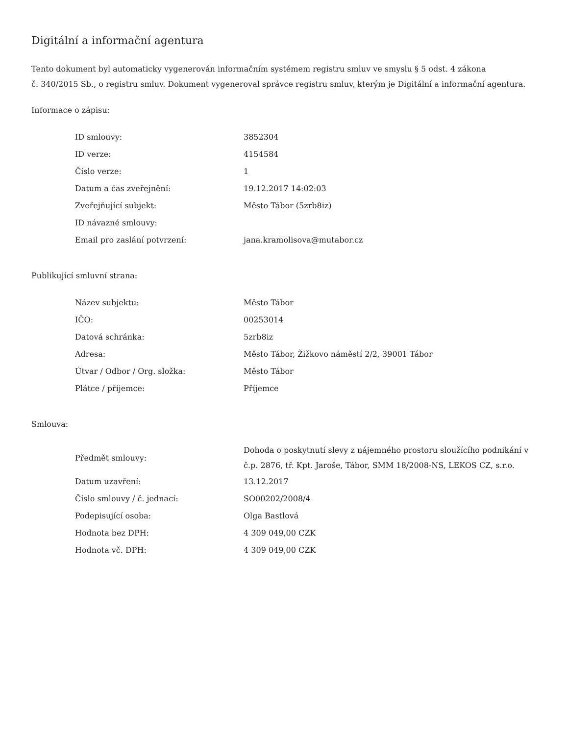Digitální a informační agentura
Tento dokument byl automaticky vygenerován informačním systémem registru smluv ve smyslu § 5 odst. 4 zákona
č. 340/2015 Sb., o registru smluv. Dokument vygeneroval správce registru smluv, kterým je Digitální a informační agentura.
Informace o zápisu:
| ID smlouvy: | 3852304 |
| ID verze: | 4154584 |
| Číslo verze: | 1 |
| Datum a čas zveřejnění: | 19.12.2017 14:02:03 |
| Zveřejňující subjekt: | Město Tábor (5zrb8iz) |
| ID návazné smlouvy: | |
| Email pro zaslání potvrzení: | jana.kramolisova@mutabor.cz |
Publikující smluvní strana:
| Název subjektu: | Město Tábor |
| IČO: | 00253014 |
| Datová schránka: | 5zrb8iz |
| Adresa: | Město Tábor, Žižkovo náměstí 2/2, 39001 Tábor |
| Útvar / Odbor / Org. složka: | Město Tábor |
| Plátce / příjemce: | Příjemce |
Smlouva:
| Předmět smlouvy: | Dohoda o poskytnutí slevy z nájemného prostoru sloužícího podnikání v č.p. 2876, tř. Kpt. Jaroše, Tábor, SMM 18/2008-NS, LEKOS CZ, s.r.o. |
| Datum uzavření: | 13.12.2017 |
| Číslo smlouvy / č. jednací: | SO00202/2008/4 |
| Podepisující osoba: | Olga Bastlová |
| Hodnota bez DPH: | 4 309 049,00 CZK |
| Hodnota vč. DPH: | 4 309 049,00 CZK |